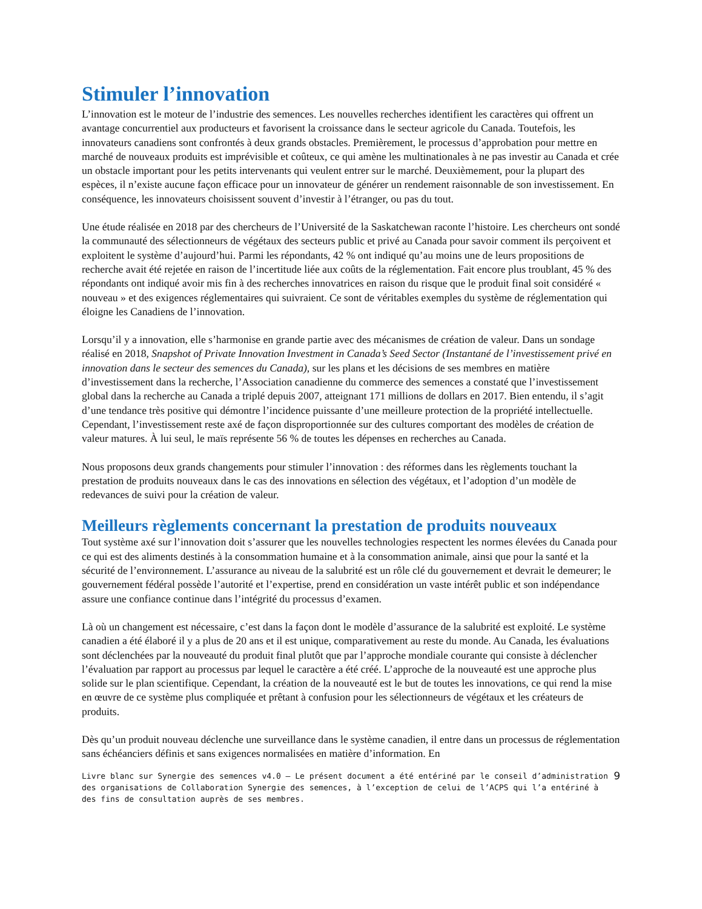Stimuler l’innovation
L’innovation est le moteur de l’industrie des semences. Les nouvelles recherches identifient les caractères qui offrent un avantage concurrentiel aux producteurs et favorisent la croissance dans le secteur agricole du Canada. Toutefois, les innovateurs canadiens sont confrontés à deux grands obstacles. Premièrement, le processus d’approbation pour mettre en marché de nouveaux produits est imprévisible et coûteux, ce qui amène les multinationales à ne pas investir au Canada et crée un obstacle important pour les petits intervenants qui veulent entrer sur le marché. Deuxièmement, pour la plupart des espèces, il n’existe aucune façon efficace pour un innovateur de générer un rendement raisonnable de son investissement. En conséquence, les innovateurs choisissent souvent d’investir à l’étranger, ou pas du tout.
Une étude réalisée en 2018 par des chercheurs de l’Université de la Saskatchewan raconte l’histoire. Les chercheurs ont sondé la communauté des sélectionneurs de végétaux des secteurs public et privé au Canada pour savoir comment ils perçoivent et exploitent le système d’aujourd’hui. Parmi les répondants, 42 % ont indiqué qu’au moins une de leurs propositions de recherche avait été rejetée en raison de l’incertitude liée aux coûts de la réglementation. Fait encore plus troublant, 45 % des répondants ont indiqué avoir mis fin à des recherches innovatrices en raison du risque que le produit final soit considéré « nouveau » et des exigences réglementaires qui suivraient. Ce sont de véritables exemples du système de réglementation qui éloigne les Canadiens de l’innovation.
Lorsqu’il y a innovation, elle s’harmonise en grande partie avec des mécanismes de création de valeur. Dans un sondage réalisé en 2018, Snapshot of Private Innovation Investment in Canada’s Seed Sector (Instantané de l’investissement privé en innovation dans le secteur des semences du Canada), sur les plans et les décisions de ses membres en matière d’investissement dans la recherche, l’Association canadienne du commerce des semences a constaté que l’investissement global dans la recherche au Canada a triplé depuis 2007, atteignant 171 millions de dollars en 2017. Bien entendu, il s’agit d’une tendance très positive qui démontre l’incidence puissante d’une meilleure protection de la propriété intellectuelle. Cependant, l’investissement reste axé de façon disproportionnée sur des cultures comportant des modèles de création de valeur matures. À lui seul, le maïs représente 56 % de toutes les dépenses en recherches au Canada.
Nous proposons deux grands changements pour stimuler l’innovation : des réformes dans les règlements touchant la prestation de produits nouveaux dans le cas des innovations en sélection des végétaux, et l’adoption d’un modèle de redevances de suivi pour la création de valeur.
Meilleurs règlements concernant la prestation de produits nouveaux
Tout système axé sur l’innovation doit s’assurer que les nouvelles technologies respectent les normes élevées du Canada pour ce qui est des aliments destinés à la consommation humaine et à la consommation animale, ainsi que pour la santé et la sécurité de l’environnement. L’assurance au niveau de la salubrité est un rôle clé du gouvernement et devrait le demeurer; le gouvernement fédéral possède l’autorité et l’expertise, prend en considération un vaste intérêt public et son indépendance assure une confiance continue dans l’intégrité du processus d’examen.
Là où un changement est nécessaire, c’est dans la façon dont le modèle d’assurance de la salubrité est exploité. Le système canadien a été élaboré il y a plus de 20 ans et il est unique, comparativement au reste du monde. Au Canada, les évaluations sont déclenchées par la nouveauté du produit final plutôt que par l’approche mondiale courante qui consiste à déclencher l’évaluation par rapport au processus par lequel le caractère a été créé. L’approche de la nouveauté est une approche plus solide sur le plan scientifique. Cependant, la création de la nouveauté est le but de toutes les innovations, ce qui rend la mise en œuvre de ce système plus compliquée et prêtant à confusion pour les sélectionneurs de végétaux et les créateurs de produits.
Dès qu’un produit nouveau déclenche une surveillance dans le système canadien, il entre dans un processus de réglementation sans échéanciers définis et sans exigences normalisées en matière d’information. En
Livre blanc sur Synergie des semences v4.0 – Le présent document a été entériné par le conseil d’administration des organisations de Collaboration Synergie des semences, à l’exception de celui de l’ACPS qui l’a entériné à des fins de consultation auprès de ses membres.
9